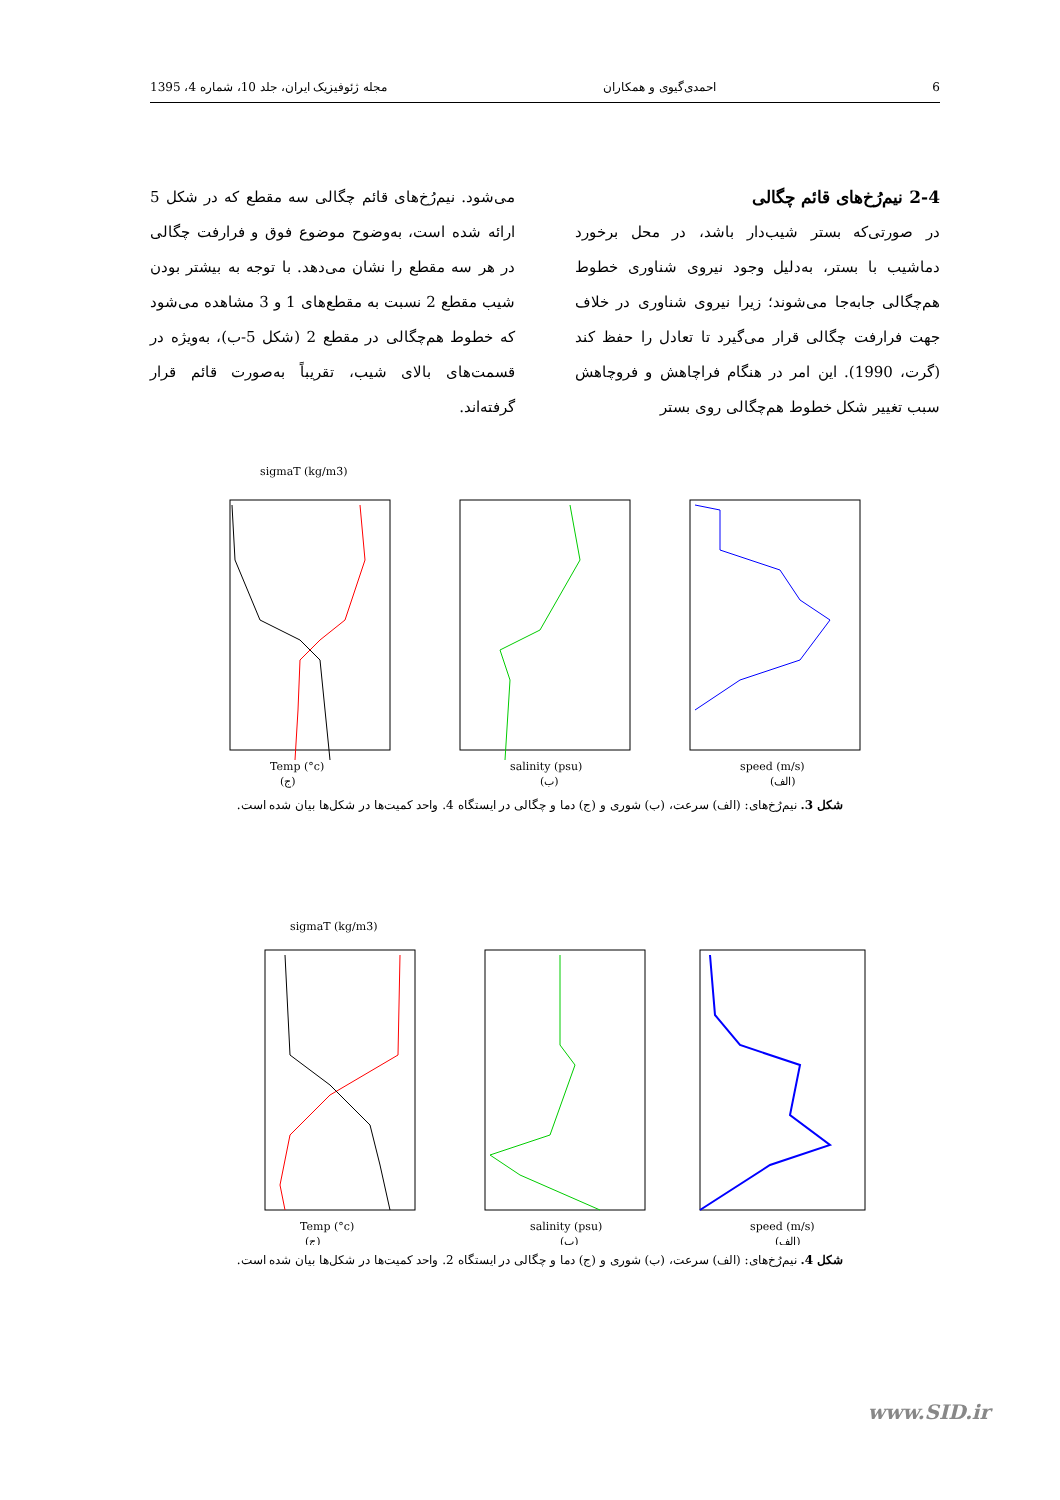6 احمدی‌گیوی و همکاران مجله ژئوفیزیک ایران، جلد 10، شماره 4، 1395
2-4 نیم‌رُخ‌های قائم چگالی
در صورتی‌که بستر شیب‌دار باشد، در محل برخورد دماشیب با بستر، به‌دلیل وجود نیروی شناوری خطوط هم‌چگالی جابه‌جا می‌شوند؛ زیرا نیروی شناوری در خلاف جهت فرارفت چگالی قرار می‌گیرد تا تعادل را حفظ کند (گرت، 1990). این امر در هنگام فراچاهش و فروچاهش سبب تغییر شکل خطوط هم‌چگالی روی بستر
می‌شود. نیم‌رُخ‌های قائم چگالی سه مقطع که در شکل 5 ارائه شده است، به‌وضوح موضوع فوق و فرارفت چگالی در هر سه مقطع را نشان می‌دهد. با توجه به بیشتر بودن شیب مقطع 2 نسبت به مقطع‌های 1 و 3 مشاهده می‌شود که خطوط هم‌چگالی در مقطع 2 (شکل 5-ب)، به‌ویژه در قسمت‌های بالای شیب، تقریباً به‌صورت قائم قرار گرفته‌اند.
sigmaT (kg/m3)
Temp (°c)
salinity (psu)
speed (m/s)
(ج)
(ب)
(الف)
شکل 3. نیم‌رُخ‌های: (الف) سرعت، (ب) شوری و (ج) دما و چگالی در ایستگاه 4. واحد کمیت‌ها در شکل‌ها بیان شده است.
sigmaT (kg/m3)
Temp (°c)
salinity (psu)
speed (m/s)
(ج)
(ب)
(الف)
شکل 4. نیم‌رُخ‌های: (الف) سرعت، (ب) شوری و (ج) دما و چگالی در ایستگاه 2. واحد کمیت‌ها در شکل‌ها بیان شده است.
www.SID.ir